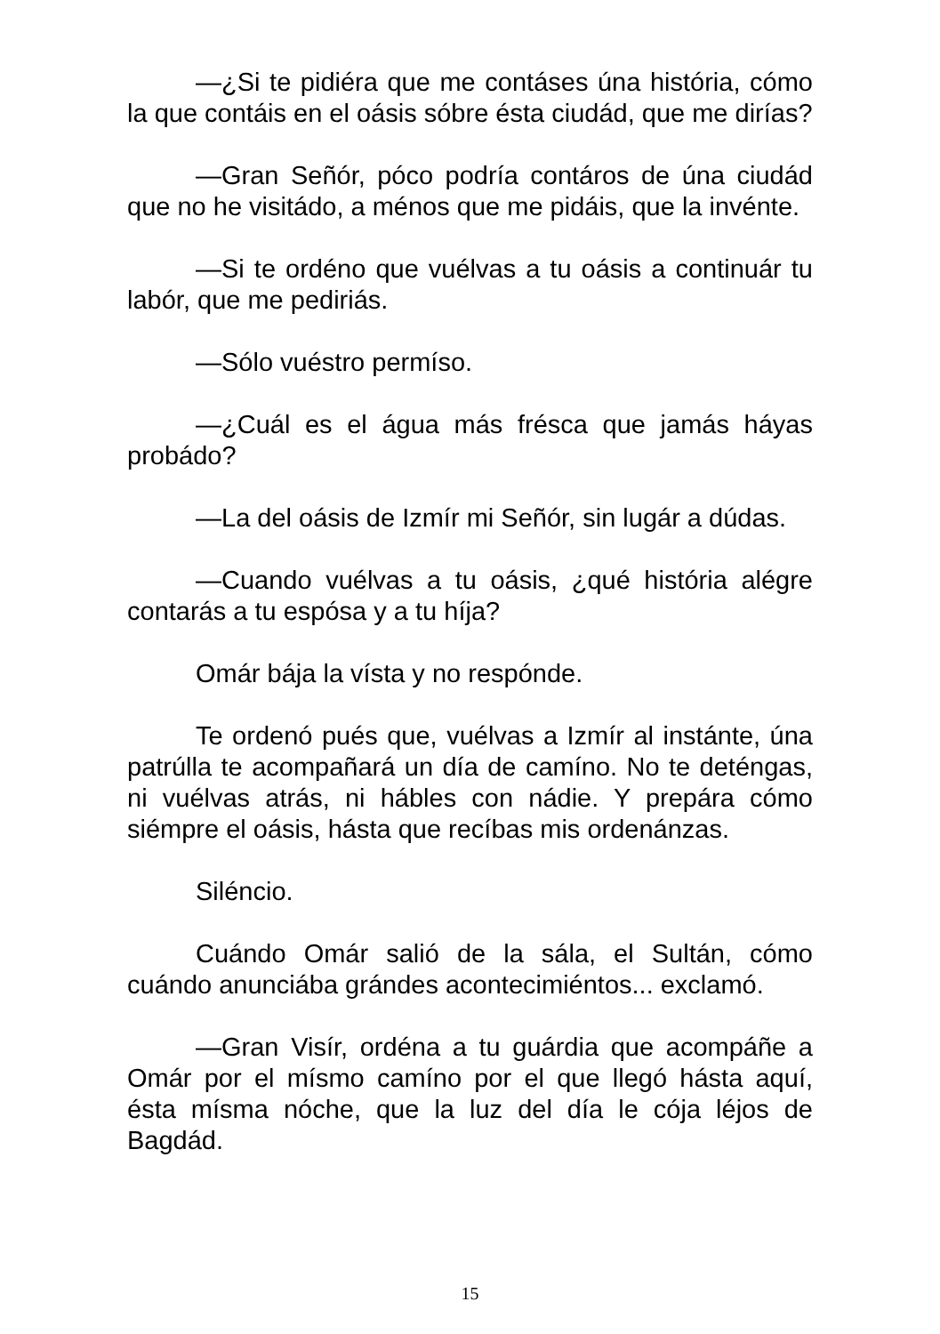—¿Si te pidiéra que me contáses úna história, cómo la que contáis en el oásis sóbre ésta ciudád, que me dirías?
—Gran Señór, póco podría contáros de úna ciudád que no he visitádo, a ménos que me pidáis, que la invénte.
—Si te ordéno que vuélvas a tu oásis a continuár tu labór, que me pediriás.
—Sólo vuéstro permíso.
—¿Cuál es el água más frésca que jamás háyas probádo?
—La del oásis de Izmír mi Señór, sin lugár a dúdas.
—Cuando vuélvas a tu oásis, ¿qué história alégre contarás a tu espósa y a tu híja?
Omár bája la vísta y no respónde.
Te ordenó pués que, vuélvas a Izmír al instánte, úna patrúlla te acompañará un día de camíno. No te deténgas, ni vuélvas atrás, ni hábles con nádie. Y prepára cómo siémpre el oásis, hásta que recíbas mis ordenánzas.
Siléncio.
Cuándo Omár salió de la sála, el Sultán, cómo cuándo anunciába grándes acontecimiéntos... exclamó.
—Gran Visír, ordéna a tu guárdia que acompáñe a Omár por el mísmo camíno por el que llegó hásta aquí, ésta mísma nóche, que la luz del día le cója léjos de Bagdád.
15